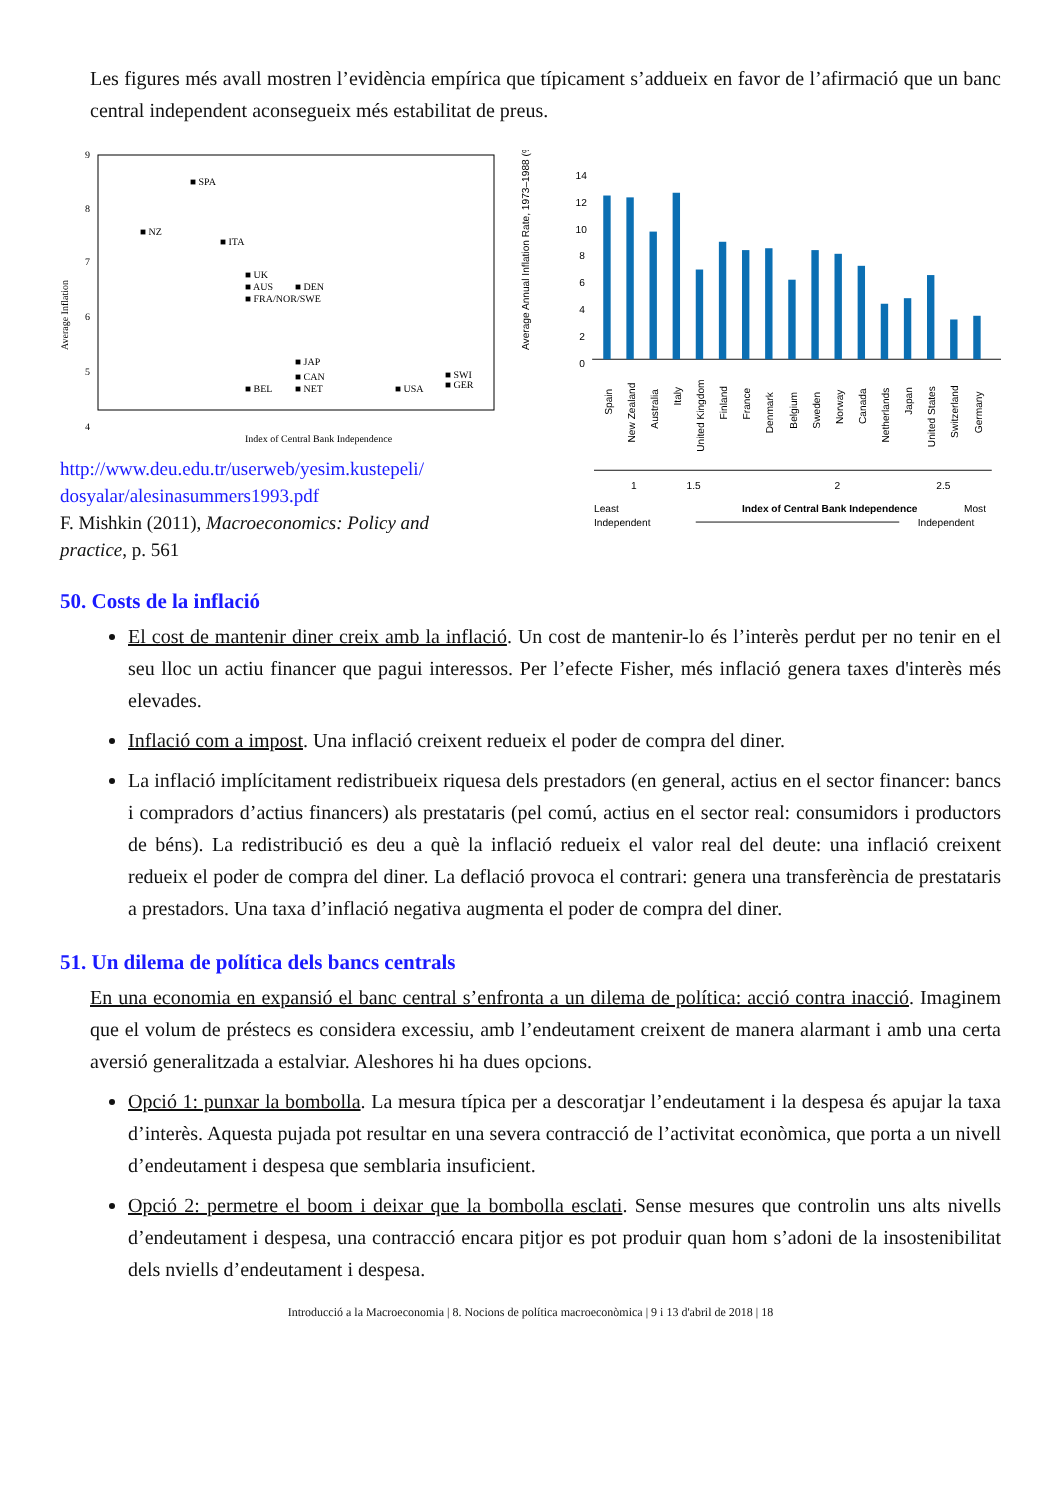Les figures més avall mostren l’evidència empírica que típicament s’addueix en favor de l’afirmació que un banc central independent aconsegueix més estabilitat de preus.
Average Inflation
9
8
7
6
5
4
Index of Central Bank Independence
■ SPA
■ NZ
■ ITA
■ UK
■ AUS
■ DEN
■ FRA/NOR/SWE
■ JAP
■ CAN
■ NET
■ BEL
■ USA
■ SWI
■ GER
http://www.deu.edu.tr/userweb/yesim.kustepeli/ dosyalar/alesinasummers1993.pdf
F. Mishkin (2011), Macroeconomics: Policy and practice, p. 561
Average Annual Inflation Rate, 1973–1988 (%)
14
12
10
8
6
4
2
0
Spain
New Zealand
Australia
Italy
United Kingdom
Finland
France
Denmark
Belgium
Sweden
Norway
Canada
Netherlands
Japan
United States
Switzerland
Germany
1
1.5
2
2.5
Least
Index of Central Bank Independence
Most
Independent
Independent
50. Costs de la inflació
El cost de mantenir diner creix amb la inflació. Un cost de mantenir-lo és l’interès perdut per no tenir en el seu lloc un actiu financer que pagui interessos. Per l’efecte Fisher, més inflació genera taxes d'interès més elevades.
Inflació com a impost. Una inflació creixent redueix el poder de compra del diner.
La inflació implícitament redistribueix riquesa dels prestadors (en general, actius en el sector financer: bancs i compradors d’actius financers) als prestataris (pel comú, actius en el sector real: consumidors i productors de béns). La redistribució es deu a què la inflació redueix el valor real del deute: una inflació creixent redueix el poder de compra del diner. La deflació provoca el contrari: genera una transferència de prestataris a prestadors. Una taxa d’inflació negativa augmenta el poder de compra del diner.
51. Un dilema de política dels bancs centrals
En una economia en expansió el banc central s’enfronta a un dilema de política: acció contra inacció. Imaginem que el volum de préstecs es considera excessiu, amb l’endeutament creixent de manera alarmant i amb una certa aversió generalitzada a estalviar. Aleshores hi ha dues opcions.
Opció 1: punxar la bombolla. La mesura típica per a descoratjar l’endeutament i la despesa és apujar la taxa d’interès. Aquesta pujada pot resultar en una severa contracció de l’activitat econòmica, que porta a un nivell d’endeutament i despesa que semblaria insuficient.
Opció 2: permetre el boom i deixar que la bombolla esclati. Sense mesures que controlin uns alts nivells d’endeutament i despesa, una contracció encara pitjor es pot produir quan hom s’adoni de la insostenibilitat dels nviells d’endeutament i despesa.
Introducció a la Macroeconomia | 8. Nocions de política macroeconòmica | 9 i 13 d'abril de 2018 | 18